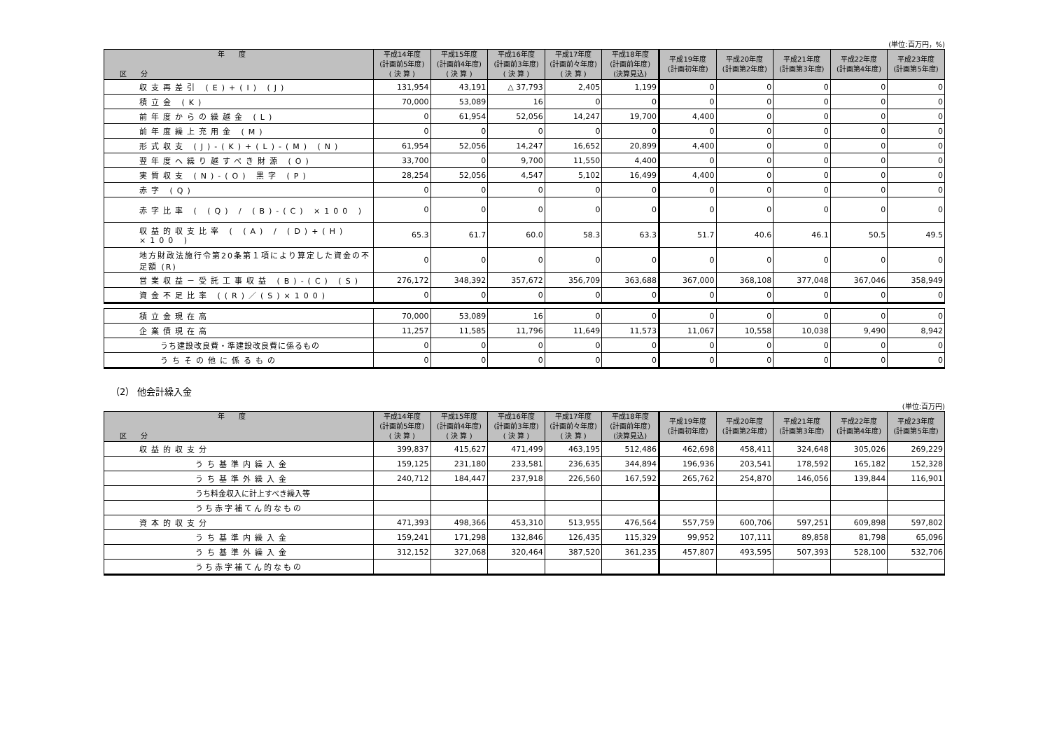(単位:百万円，%)
| 年 度 区 分 | 平成14年度 (計画前5年度) ( 決 算 ) | 平成15年度 (計画前4年度) ( 決 算 ) | 平成16年度 (計画前3年度) ( 決 算 ) | 平成17年度 (計画前々年度) ( 決 算 ) | 平成18年度 (計画前年度) (決算見込) | 平成19年度 (計画初年度) | 平成20年度 (計画第2年度) | 平成21年度 (計画第3年度) | 平成22年度 (計画第4年度) | 平成23年度 (計画第5年度) |
| --- | --- | --- | --- | --- | --- | --- | --- | --- | --- | --- |
| 収支再差引 (E)+(I) (J) | 131,954 | 43,191 | △ 37,793 | 2,405 | 1,199 | 0 | 0 | 0 | 0 | 0 |
| 積立金 (K) | 70,000 | 53,089 | 16 | 0 | 0 | 0 | 0 | 0 | 0 | 0 |
| 前年度からの繰越金 (L) | 0 | 61,954 | 52,056 | 14,247 | 19,700 | 4,400 | 0 | 0 | 0 | 0 |
| 前年度繰上充用金 (M) | 0 | 0 | 0 | 0 | 0 | 0 | 0 | 0 | 0 | 0 |
| 形式収支 (J)-(K)+(L)-(M) (N) | 61,954 | 52,056 | 14,247 | 16,652 | 20,899 | 4,400 | 0 | 0 | 0 | 0 |
| 翌年度へ繰り越すべき財源 (O) | 33,700 | 0 | 9,700 | 11,550 | 4,400 | 0 | 0 | 0 | 0 | 0 |
| 実質収支 (N)-(O) 黒字 (P) | 28,254 | 52,056 | 4,547 | 5,102 | 16,499 | 4,400 | 0 | 0 | 0 | 0 |
| 赤字 (Q) | 0 | 0 | 0 | 0 | 0 | 0 | 0 | 0 | 0 | 0 |
| 赤字比率 ( (Q) / (B)-(C) ×100 ) | 0 | 0 | 0 | 0 | 0 | 0 | 0 | 0 | 0 | 0 |
| 収益的収支比率 ( (A) / (D)+(H) ×100 ) | 65.3 | 61.7 | 60.0 | 58.3 | 63.3 | 51.7 | 40.6 | 46.1 | 50.5 | 49.5 |
| 地方財政法施行令第20条第１項により算定した資金の不足額 (R) | 0 | 0 | 0 | 0 | 0 | 0 | 0 | 0 | 0 | 0 |
| 営業収益－受託工事収益 (B)-(C) (S) | 276,172 | 348,392 | 357,672 | 356,709 | 363,688 | 367,000 | 368,108 | 377,048 | 367,046 | 358,949 |
| 資金不足比率 ((R)／(S)×100) | 0 | 0 | 0 | 0 | 0 | 0 | 0 | 0 | 0 | 0 |
| 積立金現在高 | 70,000 | 53,089 | 16 | 0 | 0 | 0 | 0 | 0 | 0 | 0 |
| 企業債現在高 | 11,257 | 11,585 | 11,796 | 11,649 | 11,573 | 11,067 | 10,558 | 10,038 | 9,490 | 8,942 |
| うち建設改良費・準建設改良費に係るもの | 0 | 0 | 0 | 0 | 0 | 0 | 0 | 0 | 0 | 0 |
| うちその他に係るもの | 0 | 0 | 0 | 0 | 0 | 0 | 0 | 0 | 0 | 0 |
（2） 他会計繰入金
(単位:百万円)
| 年 度 区 分 | 平成14年度 (計画前5年度) ( 決 算 ) | 平成15年度 (計画前4年度) ( 決 算 ) | 平成16年度 (計画前3年度) ( 決 算 ) | 平成17年度 (計画前々年度) ( 決 算 ) | 平成18年度 (計画前年度) (決算見込) | 平成19年度 (計画初年度) | 平成20年度 (計画第2年度) | 平成21年度 (計画第3年度) | 平成22年度 (計画第4年度) | 平成23年度 (計画第5年度) |
| --- | --- | --- | --- | --- | --- | --- | --- | --- | --- | --- |
| 収益的収支分 | 399,837 | 415,627 | 471,499 | 463,195 | 512,486 | 462,698 | 458,411 | 324,648 | 305,026 | 269,229 |
| うち基準内繰入金 | 159,125 | 231,180 | 233,581 | 236,635 | 344,894 | 196,936 | 203,541 | 178,592 | 165,182 | 152,328 |
| うち基準外繰入金 | 240,712 | 184,447 | 237,918 | 226,560 | 167,592 | 265,762 | 254,870 | 146,056 | 139,844 | 116,901 |
| うち料金収入に計上すべき繰入等 | | | | | | | | | | |
| うち赤字補てん的なもの | | | | | | | | | | |
| 資本的収支分 | 471,393 | 498,366 | 453,310 | 513,955 | 476,564 | 557,759 | 600,706 | 597,251 | 609,898 | 597,802 |
| うち基準内繰入金 | 159,241 | 171,298 | 132,846 | 126,435 | 115,329 | 99,952 | 107,111 | 89,858 | 81,798 | 65,096 |
| うち基準外繰入金 | 312,152 | 327,068 | 320,464 | 387,520 | 361,235 | 457,807 | 493,595 | 507,393 | 528,100 | 532,706 |
| うち赤字補てん的なもの | | | | | | | | | | |